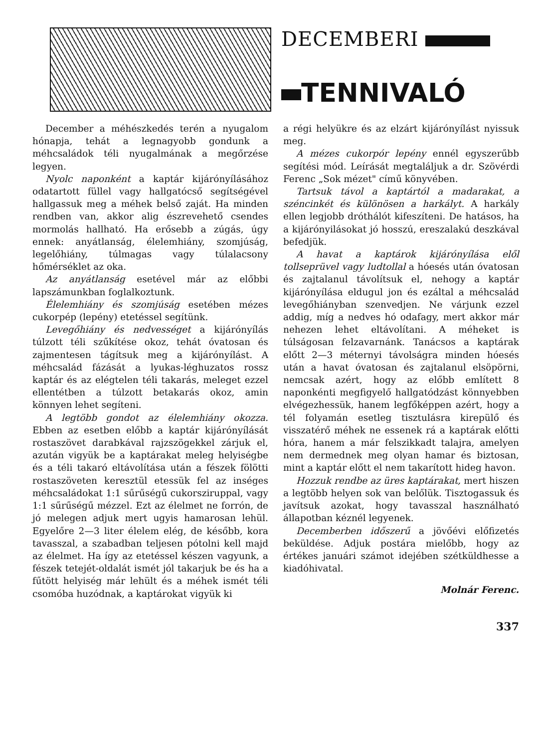DECEMBERI
TENNIVALÓ
December a méhészkedés terén a nyugalom hónapja, tehát a legnagyobb gondunk a méhcsaládok téli nyugalmának a megőrzése legyen.
Nyolc naponként a kaptár kijárónyílásához odatartott füllel vagy hallgatócső segítségével hallgassuk meg a méhek belső zaját. Ha minden rendben van, akkor alig észrevehető csendes mormolás hallható. Ha erősebb a zúgás, úgy ennek: anyátlanság, élelemhiány, szomjúság, legelőhiány, túlmagas vagy túlalacsony hőmérséklet az oka.
Az anyátlanság esetével már az előbbi lapszámunkban foglalkoztunk.
Élelemhiány és szomjúság esetében mézes cukorpép (lepény) etetéssel segítünk.
Levegőhiány és nedvességet a kijárónyílás túlzott téli szűkítése okoz, tehát óvatosan és zajmentesen tágítsuk meg a kijárónyílást. A méhcsalád fázását a lyukas-léghuzatos rossz kaptár és az elégtelen téli takarás, meleget ezzel ellentétben a túlzott betakarás okoz, amin könnyen lehet segíteni.
A legtöbb gondot az élelemhiány okozza. Ebben az esetben előbb a kaptár kijárónyílását rostaszövet darabkával rajzszögekkel zárjuk el, azután vigyük be a kaptárakat meleg helyiségbe és a téli takaró eltávolítása után a fészek fölötti rostaszöveten keresztül etessük fel az inséges méhcsaládokat 1:1 sűrűségű cukorsziruppal, vagy 1:1 sűrűségű mézzel. Ezt az élelmet ne forrón, de jó melegen adjuk mert ugyis hamarosan lehül. Egyelőre 2—3 liter élelem elég, de később, kora tavasszal, a szabadban teljesen pótolni kell majd az élelmet. Ha így az etetéssel készen vagyunk, a fészek tetejét-oldalát ismét jól takarjuk be és ha a fűtött helyiség már lehült és a méhek ismét téli csomóba huzódnak, a kaptárokat vigyük ki
a régi helyükre és az elzárt kijárónyílást nyissuk meg.
A mézes cukorpór lepény ennél egyszerűbb segítési mód. Leírását megtaláljuk a dr. Szövérdi Ferenc „Sok mézet" című könyvében.
Tartsuk távol a kaptártól a madarakat, a széncinkét és különösen a harkályt. A harkály ellen legjobb dróthálót kifeszíteni. De hatásos, ha a kijárónyilásokat jó hosszú, ereszalakú deszkával befedjük.
A havat a kaptárok kijárónyílása elől tollseprüvel vagy ludtollal a hóesés után óvatosan és zajtalanul távolítsuk el, nehogy a kaptár kijárónyílása eldugul jon és ezáltal a méhcsalád levegőhiányban szenvedjen. Ne várjunk ezzel addig, míg a nedves hó odafagy, mert akkor már nehezen lehet eltávolítani. A méheket is túlságosan felzavarnánk. Tanácsos a kaptárak előtt 2—3 méternyi távolságra minden hóesés után a havat óvatosan és zajtalanul elsöpörni, nemcsak azért, hogy az előbb említett 8 naponkénti megfigyelő hallgatódzást könnyebben elvégezhessük, hanem legfőképpen azért, hogy a tél folyamán esetleg tisztulásra kirepülő és visszatérő méhek ne essenek rá a kaptárak előtti hóra, hanem a már felszikkadt talajra, amelyen nem dermednek meg olyan hamar és biztosan, mint a kaptár előtt el nem takarított hideg havon.
Hozzuk rendbe az üres kaptárakat, mert hiszen a legtöbb helyen sok van belőlük. Tisztogassuk és javítsuk azokat, hogy tavasszal használható állapotban kéznél legyenek.
Decemberben időszerű a jövőévi előfizetés beküldése. Adjuk postára mielőbb, hogy az értékes januári számot idejében szétküldhesse a kiadóhivatal.
Molnár Ferenc.
337